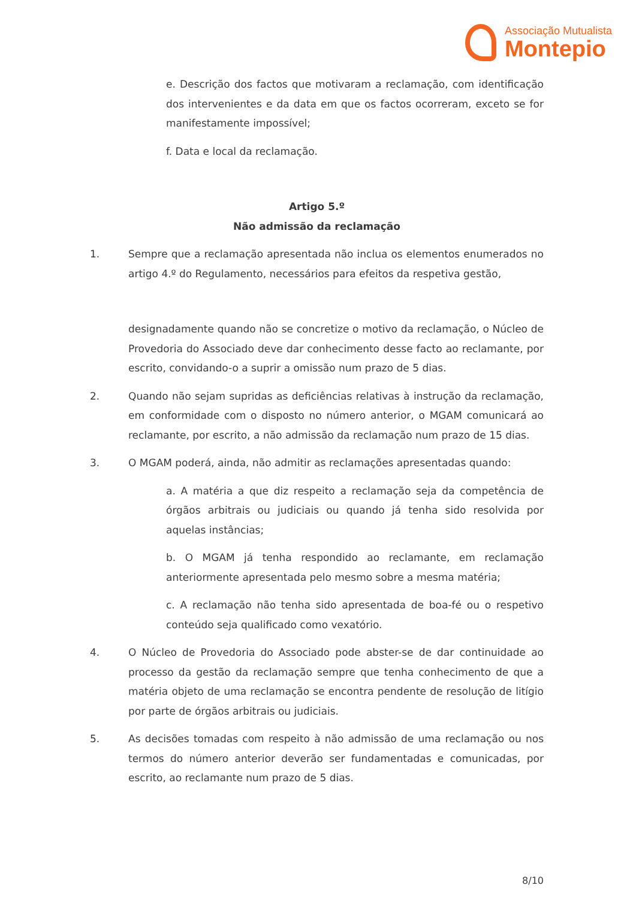Associação Mutualista
Montepio
e. Descrição dos factos que motivaram a reclamação, com identificação dos intervenientes e da data em que os factos ocorreram, exceto se for manifestamente impossível;
f. Data e local da reclamação.
Artigo 5.º
Não admissão da reclamação
1. Sempre que a reclamação apresentada não inclua os elementos enumerados no artigo 4.º do Regulamento, necessários para efeitos da respetiva gestão,
designadamente quando não se concretize o motivo da reclamação, o Núcleo de Provedoria do Associado deve dar conhecimento desse facto ao reclamante, por escrito, convidando-o a suprir a omissão num prazo de 5 dias.
2. Quando não sejam supridas as deficiências relativas à instrução da reclamação, em conformidade com o disposto no número anterior, o MGAM comunicará ao reclamante, por escrito, a não admissão da reclamação num prazo de 15 dias.
3. O MGAM poderá, ainda, não admitir as reclamações apresentadas quando:
a. A matéria a que diz respeito a reclamação seja da competência de órgãos arbitrais ou judiciais ou quando já tenha sido resolvida por aquelas instâncias;
b. O MGAM já tenha respondido ao reclamante, em reclamação anteriormente apresentada pelo mesmo sobre a mesma matéria;
c. A reclamação não tenha sido apresentada de boa-fé ou o respetivo conteúdo seja qualificado como vexatório.
4. O Núcleo de Provedoria do Associado pode abster-se de dar continuidade ao processo da gestão da reclamação sempre que tenha conhecimento de que a matéria objeto de uma reclamação se encontra pendente de resolução de litígio por parte de órgãos arbitrais ou judiciais.
5. As decisões tomadas com respeito à não admissão de uma reclamação ou nos termos do número anterior deverão ser fundamentadas e comunicadas, por escrito, ao reclamante num prazo de 5 dias.
8/10